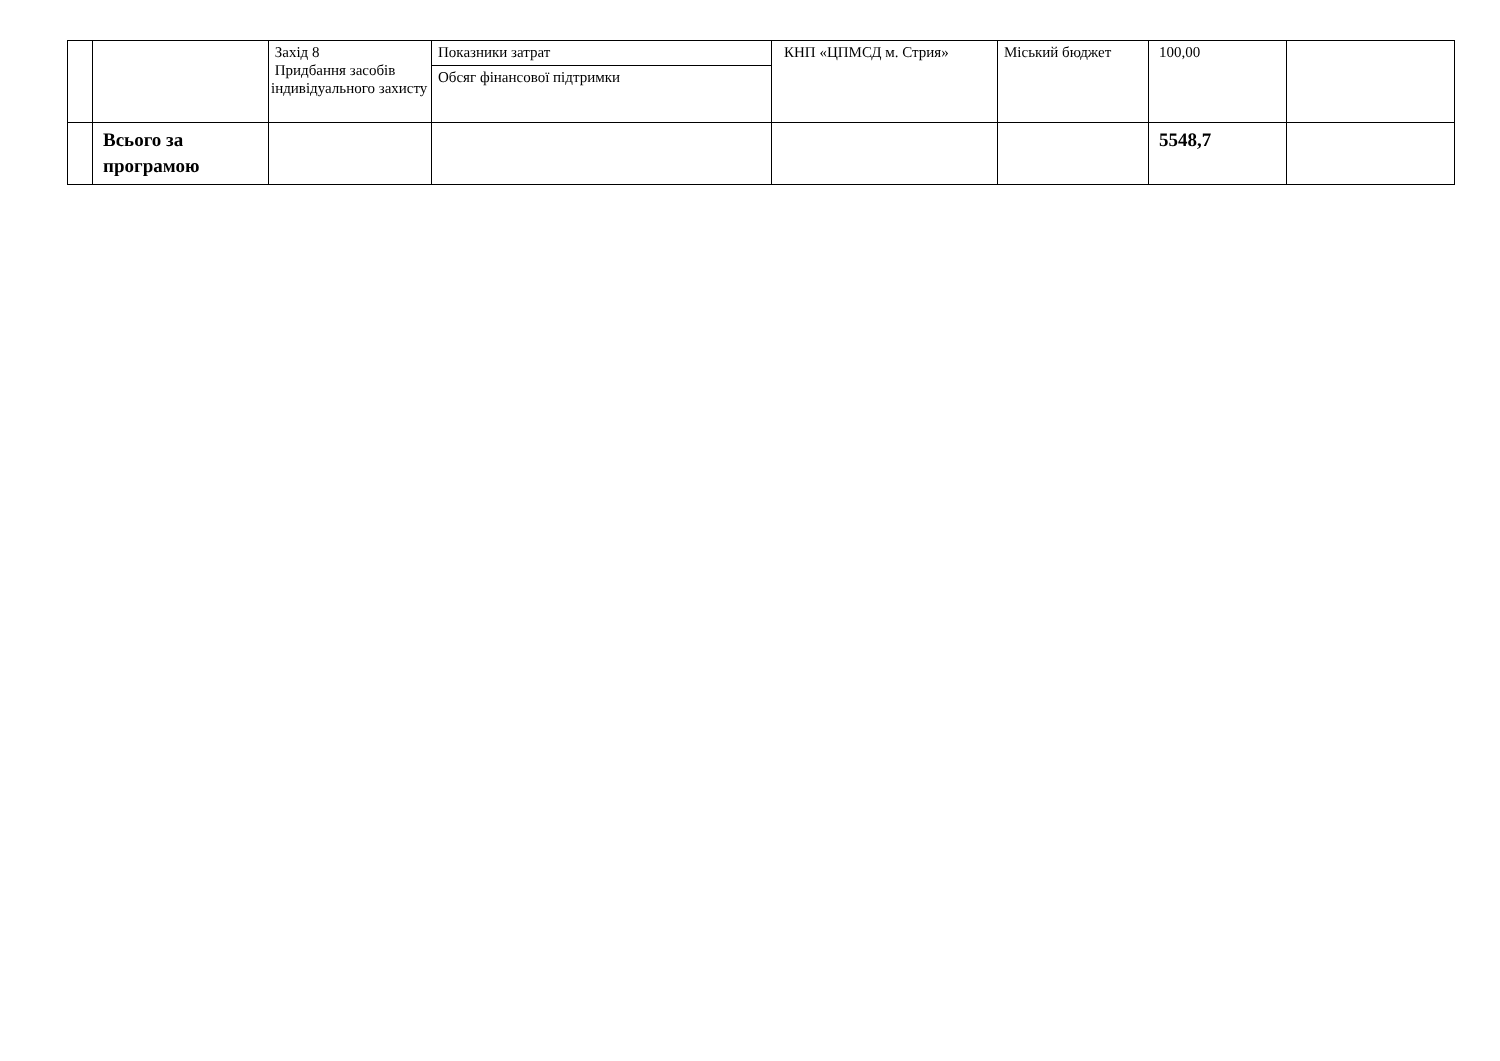| | | Захід 8 Придбання засобів індивідуального захисту | Показники затрат | КНП «ЦПМСД м. Стрия» | Міський бюджет | 100,00 | |
| | | | Обсяг фінансової підтримки | | | | |
| | Всього за програмою | | | | | 5548,7 | |